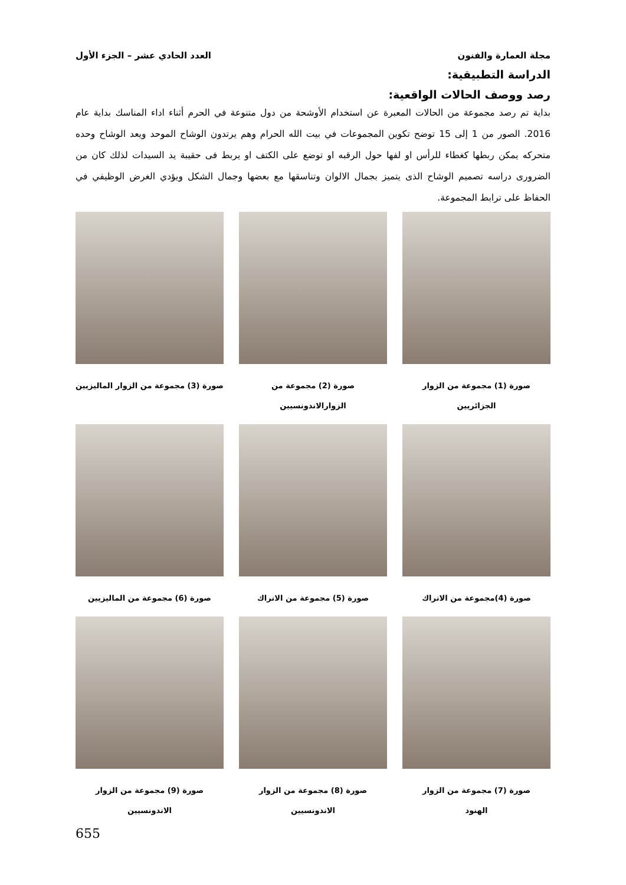مجلة العمارة والفنون العدد الحادي عشر – الجزء الأول
الدراسة التطبيقية:
رصد ووصف الحالات الواقعية:
بداية تم رصد مجموعة من الحالات المعبرة عن استخدام الأوشحة من دول متنوعة في الحرم أثناء اداء المناسك بداية عام 2016. الصور من 1 إلى 15 توضح تكوين المجموعات في بيت الله الحرام وهم يرتدون الوشاح الموحد ويعد الوشاح وحده متحركه يمكن ربطها كغطاء للرأس او لفها حول الرقبه او توضع على الكتف او يربط فى حقيبة يد السيدات لذلك كان من الضرورى دراسه تصميم الوشاح الذى يتميز بجمال الالوان وتناسقها مع بعضها وجمال الشكل ويؤدي الغرض الوظيفي في الحفاظ على ترابط المجموعة.
صورة (1) مجموعة من الزوار الجزائريين
صورة (2) مجموعة من الزوارالاندونسيين
صورة (3) مجموعة من الزوار الماليزيين
صورة (4)مجموعة من الاتراك
صورة (5) مجموعة من الاتراك
صورة (6) مجموعة من الماليزيين
صورة (7) مجموعة من الزوار
الهنود
صورة (8) مجموعة من الزوار الاندونسيين
صورة (9) مجموعة من الزوار الاندونسيين
655